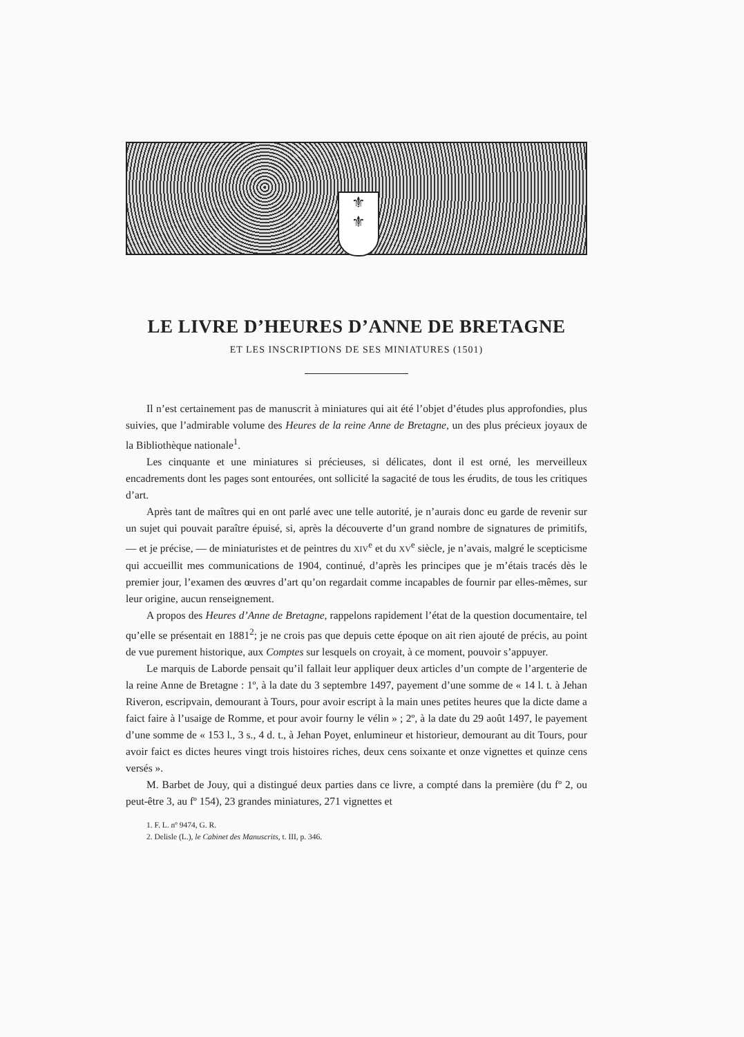⚜
⚜
LE LIVRE D’HEURES D’ANNE DE BRETAGNE
ET LES INSCRIPTIONS DE SES MINIATURES (1501)
Il n’est certainement pas de manuscrit à miniatures qui ait été l’objet d’études plus approfondies, plus suivies, que l’admirable volume des Heures de la reine Anne de Bretagne, un des plus précieux joyaux de la Bibliothèque nationale<sup>1</sup>.
Les cinquante et une miniatures si précieuses, si délicates, dont il est orné, les merveilleux encadrements dont les pages sont entourées, ont sollicité la sagacité de tous les érudits, de tous les critiques d’art.
Après tant de maîtres qui en ont parlé avec une telle autorité, je n’aurais donc eu garde de revenir sur un sujet qui pouvait paraître épuisé, si, après la découverte d’un grand nombre de signatures de primitifs, — et je précise, — de miniaturistes et de peintres du XIV<sup>e</sup> et du XV<sup>e</sup> siècle, je n’avais, malgré le scepticisme qui accueillit mes communications de 1904, continué, d’après les principes que je m’étais tracés dès le premier jour, l’examen des œuvres d’art qu’on regardait comme incapables de fournir par elles-mêmes, sur leur origine, aucun renseignement.
A propos des Heures d’Anne de Bretagne, rappelons rapidement l’état de la question documentaire, tel qu’elle se présentait en 1881<sup>2</sup>; je ne crois pas que depuis cette époque on ait rien ajouté de précis, au point de vue purement historique, aux Comptes sur lesquels on croyait, à ce moment, pouvoir s’appuyer.
Le marquis de Laborde pensait qu’il fallait leur appliquer deux articles d’un compte de l’argenterie de la reine Anne de Bretagne : 1º, à la date du 3 septembre 1497, payement d’une somme de « 14 l. t. à Jehan Riveron, escripvain, demourant à Tours, pour avoir escript à la main unes petites heures que la dicte dame a faict faire à l’usaige de Romme, et pour avoir fourny le vélin » ; 2º, à la date du 29 août 1497, le payement d’une somme de « 153 l., 3 s., 4 d. t., à Jehan Poyet, enlumineur et historieur, demourant au dit Tours, pour avoir faict es dictes heures vingt trois histoires riches, deux cens soixante et onze vignettes et quinze cens versés ».
M. Barbet de Jouy, qui a distingué deux parties dans ce livre, a compté dans la première (du fº 2, ou peut-être 3, au fº 154), 23 grandes miniatures, 271 vignettes et
1. F. L. nº 9474, G. R.
2. Delisle (L.), le Cabinet des Manuscrits, t. III, p. 346.